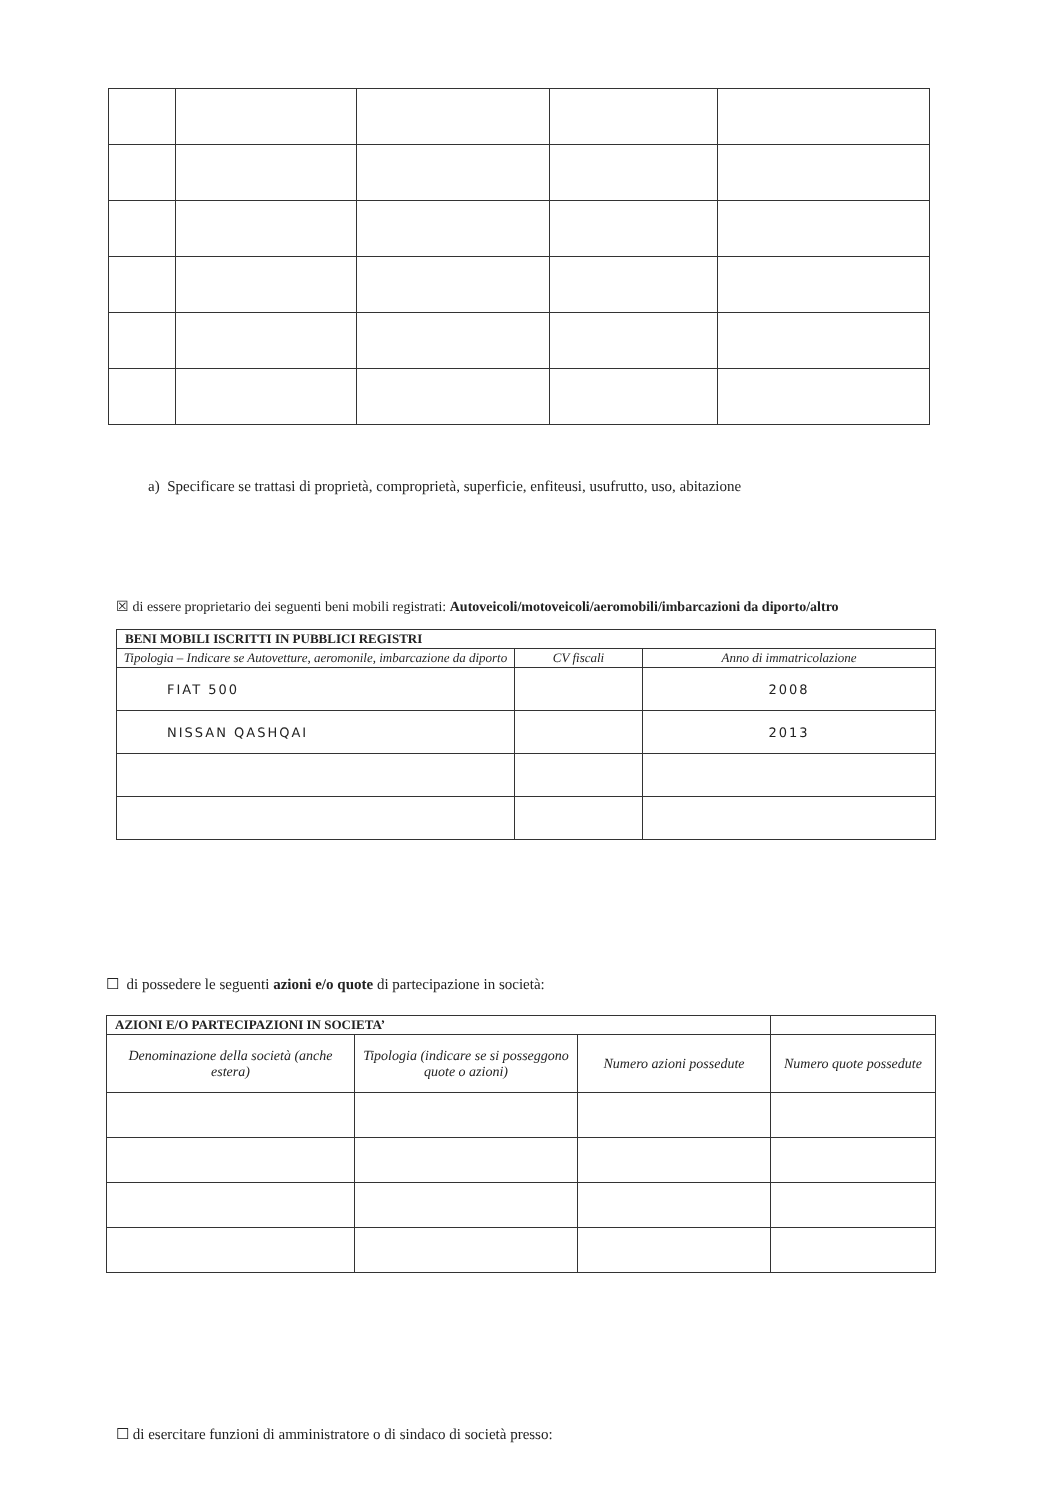a) Specificare se trattasi di proprietà, comproprietà, superficie, enfiteusi, usufrutto, uso, abitazione
☒ di essere proprietario dei seguenti beni mobili registrati: Autoveicoli/motoveicoli/aeromobili/imbarcazioni da diporto/altro
| BENI MOBILI ISCRITTI IN PUBBLICI REGISTRI | | |
| --- | --- | --- |
| Tipologia – Indicare se Autovetture, aeromonile, imbarcazione da diporto | CV fiscali | Anno di immatricolazione |
| FIAT 500 | | 2008 |
| NISSAN QASHQAI | | 2013 |
☐ di possedere le seguenti azioni e/o quote di partecipazione in società:
| AZIONI E/O PARTECIPAZIONI IN SOCIETA’ | | | |
| --- | --- | --- | --- |
| Denominazione della società (anche estera) | Tipologia (indicare se si posseggono quote o azioni) | Numero azioni possedute | Numero quote possedute |
☐ di esercitare funzioni di amministratore o di sindaco di società presso: